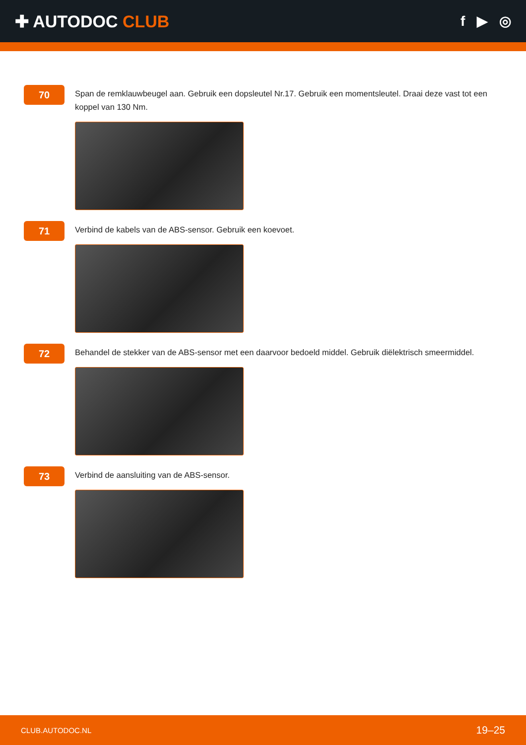✚ AUTODOC CLUB
f ▶ ◎
70
Span de remklauwbeugel aan. Gebruik een dopsleutel Nr.17. Gebruik een momentsleutel. Draai deze vast tot een koppel van 130 Nm.
71
Verbind de kabels van de ABS-sensor. Gebruik een koevoet.
72
Behandel de stekker van de ABS-sensor met een daarvoor bedoeld middel. Gebruik diëlektrisch smeermiddel.
73
Verbind de aansluiting van de ABS-sensor.
CLUB.AUTODOC.NL 19–25